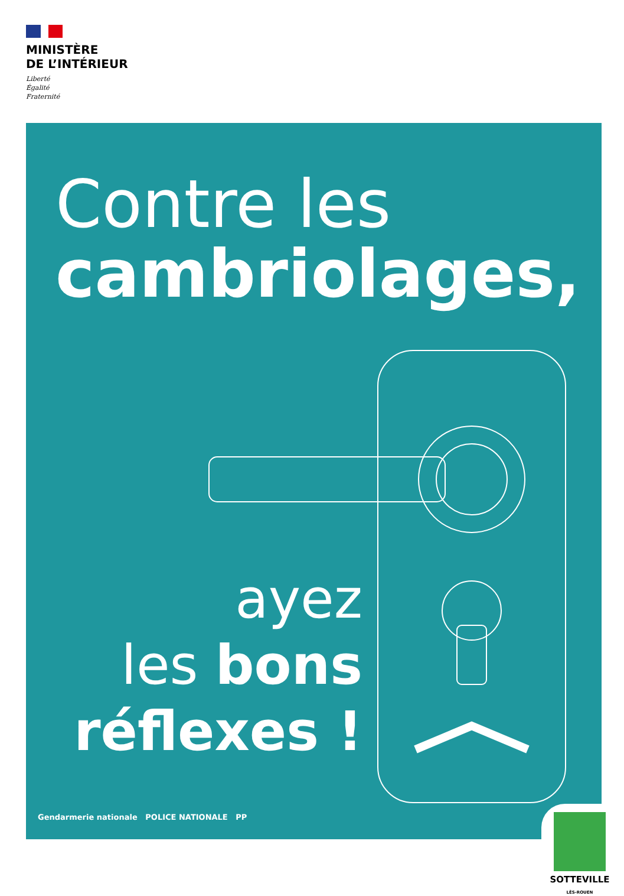MINISTÈRE
DE L’INTÉRIEUR
Liberté
Égalité
Fraternité
Contre les
cambriolages,
ayez
les bons
réflexes !
Gendarmerie nationale POLICE NATIONALE PP
SOTTEVILLE
LÈS-ROUEN